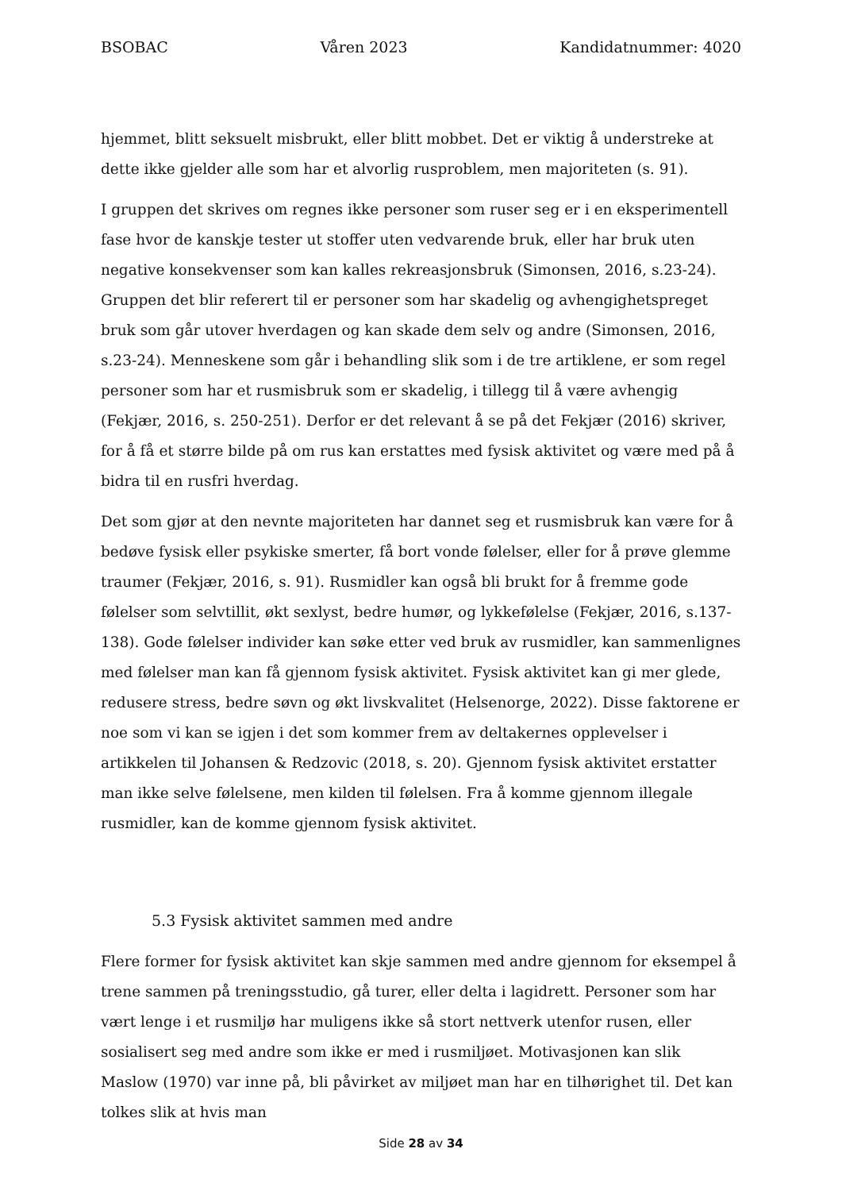BSOBAC Våren 2023 Kandidatnummer: 4020
hjemmet, blitt seksuelt misbrukt, eller blitt mobbet. Det er viktig å understreke at dette ikke gjelder alle som har et alvorlig rusproblem, men majoriteten (s. 91).
I gruppen det skrives om regnes ikke personer som ruser seg er i en eksperimentell fase hvor de kanskje tester ut stoffer uten vedvarende bruk, eller har bruk uten negative konsekvenser som kan kalles rekreasjonsbruk (Simonsen, 2016, s.23-24). Gruppen det blir referert til er personer som har skadelig og avhengighetspreget bruk som går utover hverdagen og kan skade dem selv og andre (Simonsen, 2016, s.23-24). Menneskene som går i behandling slik som i de tre artiklene, er som regel personer som har et rusmisbruk som er skadelig, i tillegg til å være avhengig (Fekjær, 2016, s. 250-251). Derfor er det relevant å se på det Fekjær (2016) skriver, for å få et større bilde på om rus kan erstattes med fysisk aktivitet og være med på å bidra til en rusfri hverdag.
Det som gjør at den nevnte majoriteten har dannet seg et rusmisbruk kan være for å bedøve fysisk eller psykiske smerter, få bort vonde følelser, eller for å prøve glemme traumer (Fekjær, 2016, s. 91). Rusmidler kan også bli brukt for å fremme gode følelser som selvtillit, økt sexlyst, bedre humør, og lykkefølelse (Fekjær, 2016, s.137-138). Gode følelser individer kan søke etter ved bruk av rusmidler, kan sammenlignes med følelser man kan få gjennom fysisk aktivitet. Fysisk aktivitet kan gi mer glede, redusere stress, bedre søvn og økt livskvalitet (Helsenorge, 2022). Disse faktorene er noe som vi kan se igjen i det som kommer frem av deltakernes opplevelser i artikkelen til Johansen & Redzovic (2018, s. 20). Gjennom fysisk aktivitet erstatter man ikke selve følelsene, men kilden til følelsen. Fra å komme gjennom illegale rusmidler, kan de komme gjennom fysisk aktivitet.
5.3 Fysisk aktivitet sammen med andre
Flere former for fysisk aktivitet kan skje sammen med andre gjennom for eksempel å trene sammen på treningsstudio, gå turer, eller delta i lagidrett. Personer som har vært lenge i et rusmiljø har muligens ikke så stort nettverk utenfor rusen, eller sosialisert seg med andre som ikke er med i rusmiljøet. Motivasjonen kan slik Maslow (1970) var inne på, bli påvirket av miljøet man har en tilhørighet til. Det kan tolkes slik at hvis man
Side 28 av 34